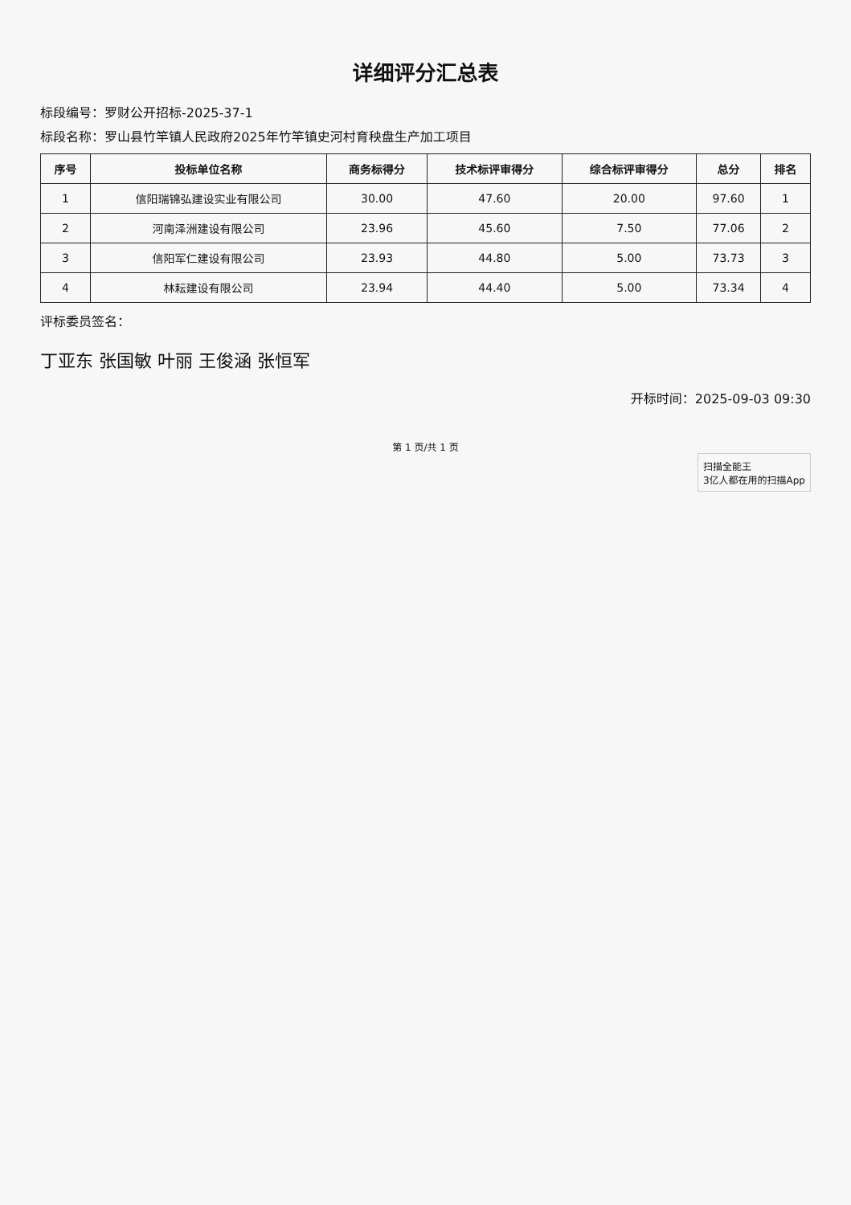详细评分汇总表
标段编号：罗财公开招标-2025-37-1
标段名称：罗山县竹竿镇人民政府2025年竹竿镇史河村育秧盘生产加工项目
| 序号 | 投标单位名称 | 商务标得分 | 技术标评审得分 | 综合标评审得分 | 总分 | 排名 |
| --- | --- | --- | --- | --- | --- | --- |
| 1 | 信阳瑞锦弘建设实业有限公司 | 30.00 | 47.60 | 20.00 | 97.60 | 1 |
| 2 | 河南泽洲建设有限公司 | 23.96 | 45.60 | 7.50 | 77.06 | 2 |
| 3 | 信阳军仁建设有限公司 | 23.93 | 44.80 | 5.00 | 73.73 | 3 |
| 4 | 林耘建设有限公司 | 23.94 | 44.40 | 5.00 | 73.34 | 4 |
评标委员签名：
丁亚东 张国敏 叶丽 王俊涵 张恒军
开标时间：2025-09-03 09:30
第 1 页/共 1 页
扫描全能王
3亿人都在用的扫描App